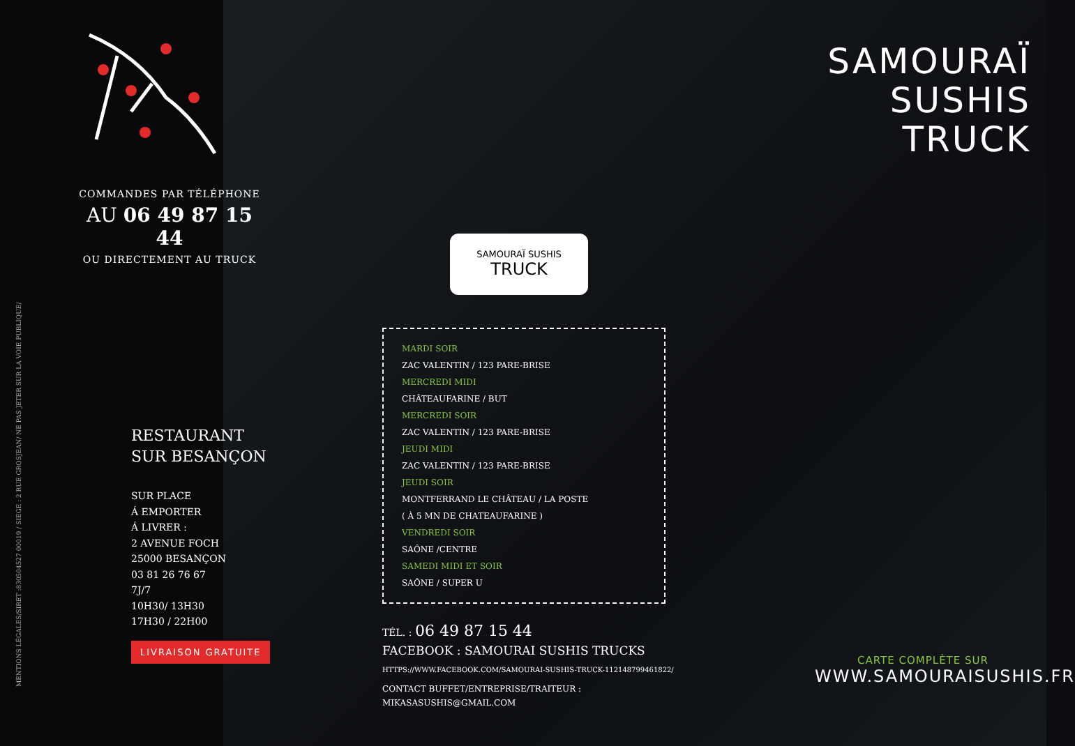MENTIONS LÉGALES/SIRET :830504527 00019 / SIEGE : 2 RUE GROSJEAN/ NE PAS JETER SUR LA VOIE PUBLIQUE/
COMMANDES PAR TÉLÉPHONE
AU 06 49 87 15 44
OU DIRECTEMENT AU TRUCK
RESTAURANT
SUR BESANÇON
SUR PLACE
Á EMPORTER
Á LIVRER :
2 AVENUE FOCH
25000 BESANÇON
03 81 26 76 67
7J/7
10H30/ 13H30
17H30 / 22H00
LIVRAISON GRATUITE
MARDI SOIR
ZAC VALENTIN / 123 PARE-BRISE
MERCREDI MIDI
CHÂTEAUFARINE / BUT
MERCREDI SOIR
ZAC VALENTIN / 123 PARE-BRISE
JEUDI MIDI
ZAC VALENTIN / 123 PARE-BRISE
JEUDI SOIR
MONTFERRAND LE CHÂTEAU / LA POSTE
( À 5 MN DE CHATEAUFARINE )
VENDREDI SOIR
SAÔNE /CENTRE
SAMEDI MIDI ET SOIR
SAÔNE / SUPER U
TÉL. : 06 49 87 15 44
FACEBOOK : SAMOURAI SUSHIS TRUCKS
HTTPS://WWW.FACEBOOK.COM/SAMOURAI-SUSHIS-TRUCK-112148799461822/
CONTACT BUFFET/ENTREPRISE/TRAITEUR :
MIKASASUSHIS@GMAIL.COM
SAMOURAÏ
SUSHIS
TRUCK
CARTE COMPLÈTE SUR
WWW.SAMOURAISUSHIS.FR
SAMOURAÏ SUSHIS
TRUCK